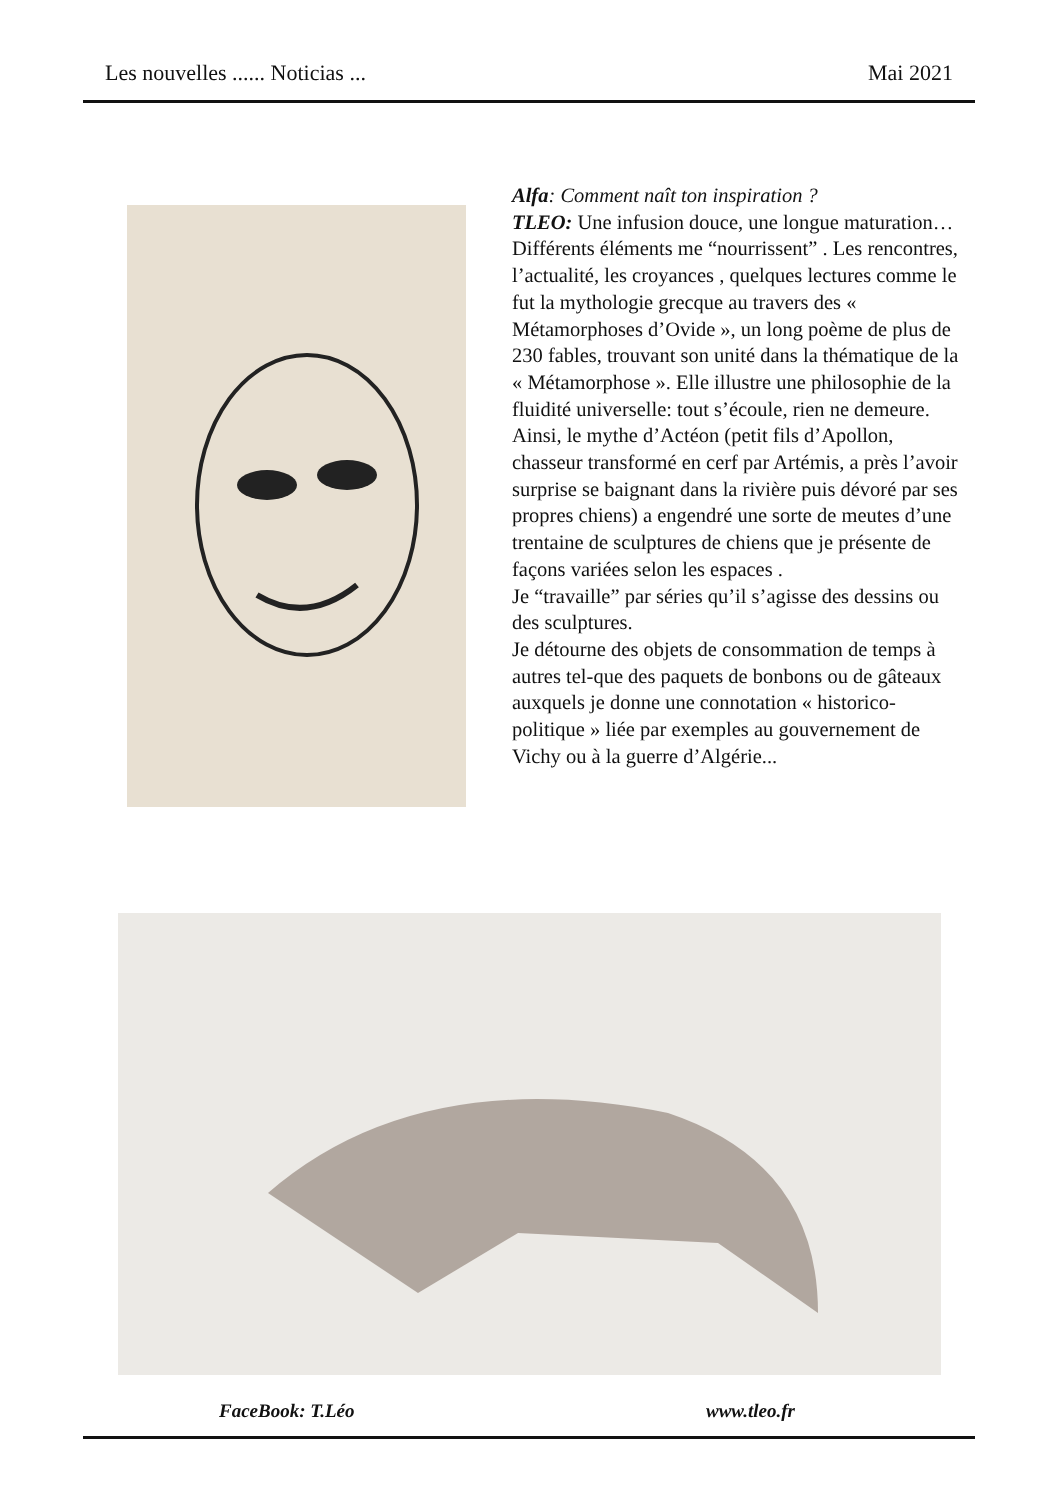Les nouvelles ...... Noticias ... Mai 2021
Alfa: Comment naît ton inspiration ?
TLEO: Une infusion douce, une longue maturation…
Différents éléments me “nourrissent” . Les rencontres, l’actualité, les croyances , quelques lectures comme le fut la mythologie grecque au travers des « Métamorphoses d’Ovide », un long poème de plus de 230 fables, trouvant son unité dans la thématique de la « Métamorphose ». Elle illustre une philosophie de la fluidité universelle: tout s’écoule, rien ne demeure. Ainsi, le mythe d’Actéon (petit fils d’Apollon, chasseur transformé en cerf par Artémis, a près l’avoir surprise se baignant dans la rivière puis dévoré par ses propres chiens) a engendré une sorte de meutes d’une trentaine de sculptures de chiens que je présente de façons variées selon les espaces .
Je “travaille” par séries qu’il s’agisse des dessins ou des sculptures.
Je détourne des objets de consommation de temps à autres tel-que des paquets de bonbons ou de gâteaux auxquels je donne une connotation « historico-politique » liée par exemples au gouvernement de Vichy ou à la guerre d’Algérie...
FaceBook: T.Léo www.tleo.fr